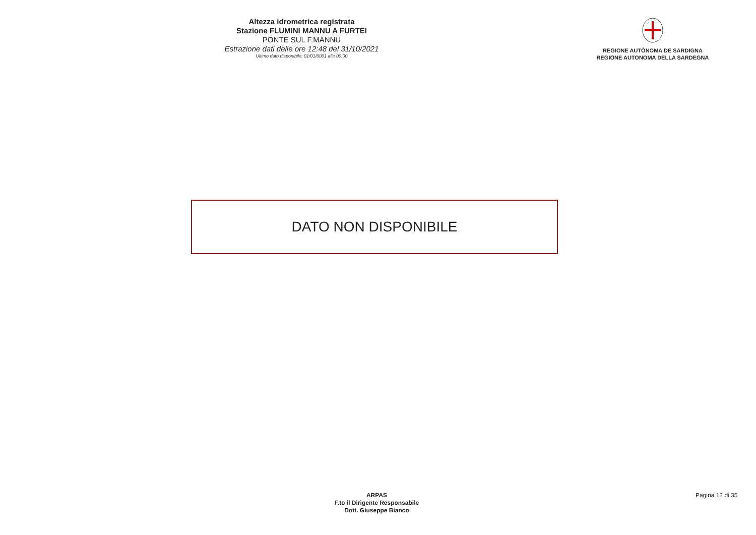Altezza idrometrica registrata
Stazione FLUMINI MANNU A FURTEI
PONTE SUL F.MANNU
Estrazione dati delle ore 12:48 del 31/10/2021
Ultimo dato disponibile: 01/01/0001 alle 00:00
REGIONE AUTÒNOMA DE SARDIGNA
REGIONE AUTONOMA DELLA SARDEGNA
DATO NON DISPONIBILE
ARPAS
F.to il Dirigente Responsabile
Dott. Giuseppe Bianco
Pagina 12 di 35